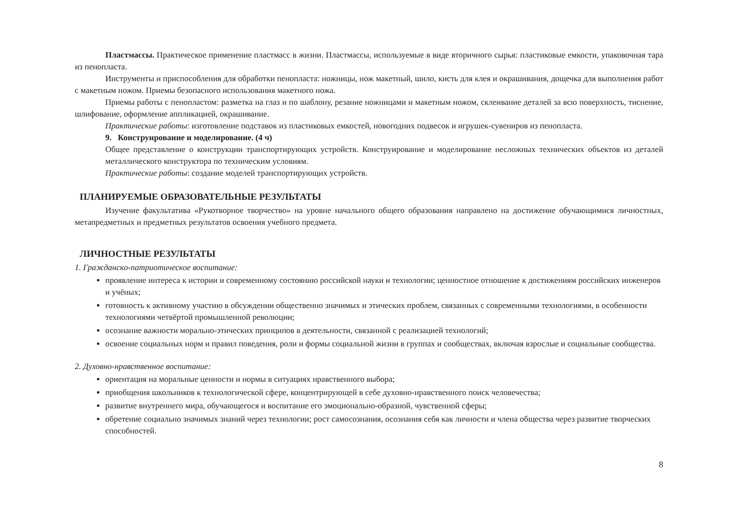Пластмассы. Практическое применение пластмасс в жизни. Пластмассы, используемые в виде вторичного сырья: пластиковые емкости, упаковочная тара из пенопласта.
Инструменты и приспособления для обработки пенопласта: ножницы, нож макетный, шило, кисть для клея и окрашивания, дощечка для выполнения работ с макетным ножом. Приемы безопасного использования макетного ножа.
Приемы работы с пенопластом: разметка на глаз и по шаблону, резание ножницами и макетным ножом, склеивание деталей за всю поверхность, тиснение, шлифование, оформление аппликацией, окрашивание.
Практические работы: изготовление подставок из пластиковых емкостей, новогодних подвесок и игрушек-сувениров из пенопласта.
9. Конструирование и моделирование. (4 ч)
Общее представление о конструкции транспортирующих устройств. Конструирование и моделирование несложных технических объектов из деталей металлического конструктора по техническим условиям.
Практические работы: создание моделей транспортирующих устройств.
ПЛАНИРУЕМЫЕ ОБРАЗОВАТЕЛЬНЫЕ РЕЗУЛЬТАТЫ
Изучение факультатива «Рукотворное творчество» на уровне начального общего образования направлено на достижение обучающимися личностных, метапредметных и предметных результатов освоения учебного предмета.
ЛИЧНОСТНЫЕ РЕЗУЛЬТАТЫ
1. Гражданско-патриотическое воспитание:
проявление интереса к истории и современному состоянию российской науки и технологии; ценностное отношение к достижениям российских инженеров и учёных;
готовность к активному участию в обсуждении общественно значимых и этических проблем, связанных с современными технологиями, в особенности технологиями четвёртой промышленной революции;
осознание важности морально-этических принципов в деятельности, связанной с реализацией технологий;
освоение социальных норм и правил поведения, роли и формы социальной жизни в группах и сообществах, включая взрослые и социальные сообщества.
2. Духовно-нравственное воспитание:
ориентация на моральные ценности и нормы в ситуациях нравственного выбора;
приобщения школьников к технологической сфере, концентрирующей в себе духовно-нравственного поиск человечества;
развитие внутреннего мира, обучающегося и воспитание его эмоционально-образной, чувственной сферы;
обретение социально значимых знаний через технологии; рост самосознания, осознания себя как личности и члена общества через развитие творческих способностей.
8